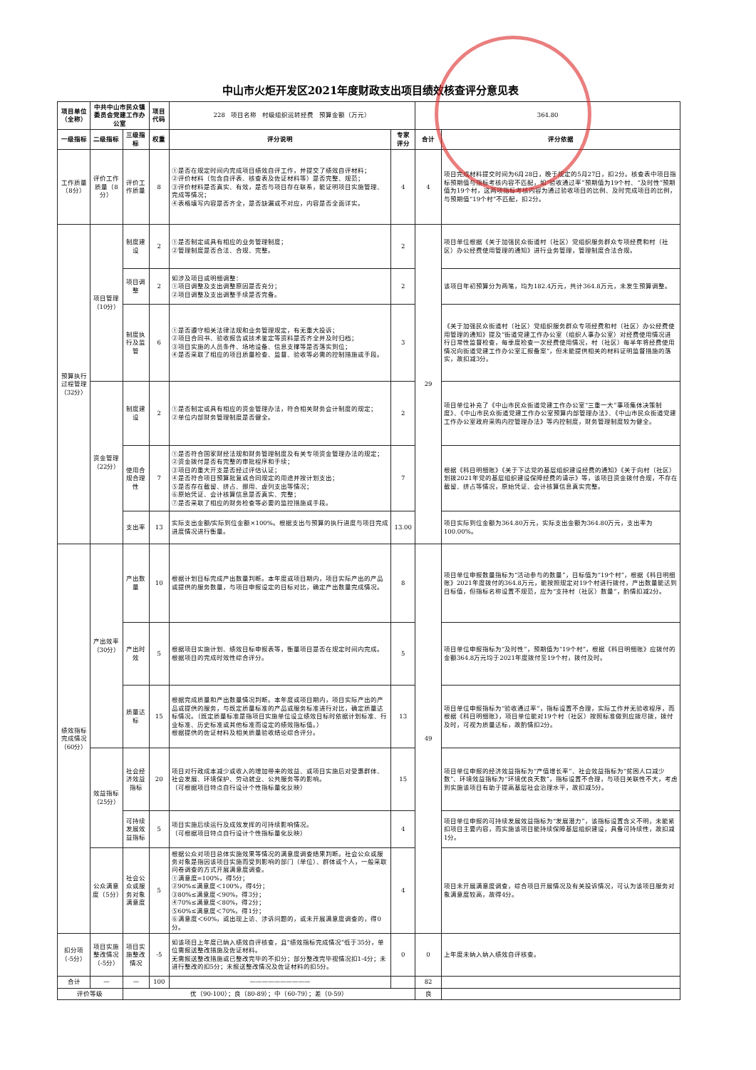中山市火炬开发区2021年度财政支出项目绩效核查评分意见表
| 项目单位（全称） | 中共中山市民众镇委员会党建工作办公室 | | 项目代码 | 228 项目名称 村级组织运转经费 预算金额（万元） | | 364.80 | |
| 一级指标 | 二级指标 | 三级指标 | 权重 | 评分说明 | 专家评分 | 合计 | 评分依据 |
| 工作质量（8分） | 评价工作质量（8分） | 评价工作质量 | 8 | ①是否在规定时间内完成项目绩效自评工作，并提交了绩效自评材料； ②评价材料（包含自评表、核查表及佐证材料等）是否完整、规范； ③评价材料是否真实、有效，是否与项目存在联系，能证明项目实施管理、完成等情况； ④表格填写内容是否齐全，是否缺漏或不对应，内容是否全面详实。 | 4 | 4 | 项目完成材料提交时间为6月28日，晚于规定的5月27日，扣2分。核查表中项目指标预期值与指标考核内容不匹配，如“验收通过率”预期值为19个村、“及时性”预期值为19个村，这两项指标考核内容为通过验收项目的比例、及时完成项目的比例，与预期值“19个村”不匹配，扣2分。 |
| 预算执行过程管理（32分） | 项目管理（10分） | 制度建设 | 2 | ①是否制定或具有相应的业务管理制度； ②管理制度是否合法、合规、完整。 | 2 | 29 | 项目单位根据《关于加强民众街道村（社区）党组织服务群众专项经费和村（社区）办公经费使用管理的通知》进行业务管理，管理制度合法合规。 |
| | | 项目调整 | 2 | 如涉及项目或明细调整： ①项目调整及支出调整原因是否充分； ②项目调整及支出调整手续是否完备。 | 2 | | 该项目年初预算分为两笔，均为182.4万元，共计364.8万元，未发生预算调整。 |
| | | 制度执行及监管 | 6 | ①是否遵守相关法律法规和业务管理规定，有无重大投诉； ②项目合同书、验收报告或技术鉴定等资料是否齐全并及时归档； ③项目实施的人员条件、场地设备、信息支撑等是否落实到位； ④是否采取了相应的项目质量检查、监督、验收等必需的控制措施或手段。 | 3 | | 《关于加强民众街道村（社区）党组织服务群众专项经费和村（社区）办公经费使用管理的通知》提及“街道党建工作办公室（组织人事办公室）对经费使用情况进行日常性监督检查，每季度检查一次经费使用情况，村（社区）每半年将经费使用情况向街道党建工作办公室汇报备案”，但未能提供相关的材料证明监督措施的落实，故扣减3分。 |
| | 资金管理（22分） | 制度建设 | 2 | ①是否制定或具有相应的资金管理办法，符合相关财务会计制度的规定； ②单位内部财务管理制度是否健全。 | 2 | | 项目单位补充了《中山市民众街道党建工作办公室“三重一大”事项集体决策制度》、《中山市民众街道党建工作办公室预算内部管理办法》、《中山市民众街道党建工作办公室政府采购内控管理办法》等内控制度，财务管理制度较为健全。 |
| | | 使用合规合理性 | 7 | ①是否符合国家财经法规和财务管理制度及有关专项资金管理办法的规定； ②资金拨付是否有完整的审批程序和手续； ③项目的重大开支是否经过评估认证； ④是否符合项目预算批复或合同规定的用途并按计划支出； ⑤是否存在截留、挤占、挪用、虚列支出等情况； ⑥原始凭证、会计核算信息是否真实、完整； ⑦是否采取了相应的财务检查等必要的监控措施或手段。 | 7 | | 根据《科目明细账》《关于下达党的基层组织建设经费的通知》《关于向村（社区）划拨2021年党的基层组织建设保障经费的请示》等，该项目资金拨付合规，不存在截留、挤占等情况，原始凭证、会计核算信息真实完整。 |
| | | 支出率 | 13 | 实际支出金额/实际到位金额×100%。根据支出与预算的执行进度与项目完成进度情况进行衡量。 | 13.00 | | 项目实际到位金额为364.80万元，实际支出金额为364.80万元，支出率为100.00%。 |
| 绩效指标完成情况（60分） | 产出效率（30分） | 产出数量 | 10 | 根据计划目标完成产出数量判断。本年度或项目期内，项目实际产出的产品或提供的服务数量，与项目申报设定的目标对比，确定产出数量完成情况。 | 8 | 49 | 项目单位申报数量指标为“活动参与的数量”，目标值为“19个村”，根据《科目明细账》2021年度拨付的364.8万元，能按照规定对19个村进行拨付，产出数量能达到目标值，但指标名称设置不规范，应为“支持村（社区）数量”，酌情扣减2分。 |
| | | 产出时效 | 5 | 根据项目实施计划、绩效目标申报表等，衡量项目是否在规定时间内完成。根据项目的完成时效性综合评分。 | 5 | | 项目单位申报指标为“及时性”，预期值为“19个村”，根据《科目明细账》应拨付的金额364.8万元均于2021年度拨付至19个村，拨付及时。 |
| | | 质量达标 | 15 | 根据完成质量和产出数量情况判断。本年度或项目期内，项目实际产出的产品或提供的服务，与既定质量标准的产品或服务标准进行对比，确定质量达标情况。（既定质量标准是指项目实施单位设立绩效目标时依据计划标准、行业标准、历史标准或其他标准而设定的绩效指标值。） 根据提供的佐证材料及相关质量验收结论综合评分。 | 13 | | 项目单位申报指标为“验收通过率”，指标设置不合理，实际工作并无验收程序，而根据《科目明细账》，项目单位能对19个村（社区）按照标准做到应拨尽拨，拨付及时，可视为质量达标，故酌情扣2分。 |
| | 效益指标（25分） | 社会经济效益指标 | 20 | 项目对行政成本减少或收入的增加带来的效益、或项目实施后对受惠群体、社会发展、环境保护、劳动就业、公共服务等的影响。 （可根据项目特点自行设计个性指标量化反映） | 15 | | 项目单位申报的经济效益指标为“产值增长率”、社会效益指标为“贫困人口减少数”、环境效益指标为“环境优良天数”，指标设置不合理，与项目关联性不大，考虑到实施该项目有助于提高基层社会治理水平，故扣减5分。 |
| | | 可持续发展效益指标 | 5 | 项目实施后续运行及成效发挥的可持续影响情况。 （可根据项目特点自行设计个性指标量化反映） | 4 | | 项目单位申报的可持续发展效益指标为“发展潜力”，该指标设置含义不明，未能紧扣项目主要内容，而实施该项目能持续保障基层组织建设，具备可持续性，故扣减1分。 |
| | 公众满意度（5分） | 社会公众或服务对象满意度 | 5 | 根据公众对项目总体实施效果等情况的满意度调查结果判断。社会公众或服务对象是指因该项目实施而受到影响的部门（单位）、群体或个人，一般采取问卷调查的方式开展满意度调查。 ①满意度=100%，得5分； ②90%≤满意度＜100%，得4分； ③80%≤满意度＜90%，得3分； ④70%≤满意度＜80%，得2分； ⑤60%≤满意度＜70%，得1分； ⑥满意度＜60%，或出现上访、涉诉问题的，或未开展满意度调查的，得0分。 | 4 | | 项目未开展满意度调查，综合项目开展情况及有关投诉情况，可认为该项目服务对象满意度较高，故得4分。 |
| 扣分项（-5分） | 项目实施整改情况（-5分） | 项目实施整改情况 | -5 | 如该项目上年度已纳入绩效自评核查，且“绩效指标完成情况”低于35分，单位需报送整改措施及佐证材料。 无需报送整改措施或已整改完毕的不扣分；部分整改完毕视情况扣1-4分；未进行整改的扣5分；未报送整改情况及佐证材料的扣5分。 | 0 | 0 | 上年度未纳入纳入绩效自评核查。 |
| 合计 | — | — | 100 | —————————— | | 82 | |
| 评价等级 | | 优（90-100）；良（80-89）；中（60-79）；差（0-59） | | | | 良 | |